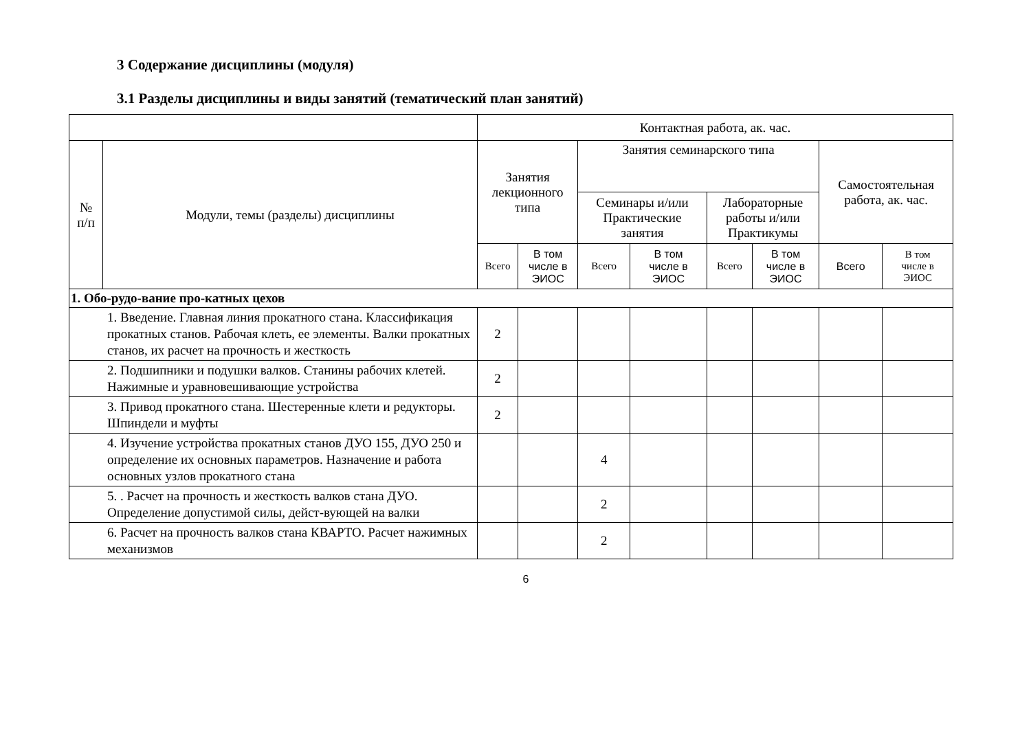3 Содержание дисциплины (модуля)
3.1 Разделы дисциплины и виды занятий (тематический план занятий)
| | | Контактная работа, ак. час. | | | | | | | |
| --- | --- | --- | --- | --- | --- | --- | --- | --- | --- |
| № п/п | Модули, темы (разделы) дисциплины | Занятия лекционного типа | | Занятия семинарского типа | | | | Самостоятельная работа, ак. час. | |
| | | | | Семинары и/или Практические занятия | | Лабораторные работы и/или Практикумы | | | |
| | | Всего | В том числе в ЭИОС | Всего | В том числе в ЭИОС | Всего | В том числе в ЭИОС | Всего | В том числе в ЭИОС |
| 1. Обо-рудо-вание про-катных цехов | | | | | | | | | |
| 1. Введение. Главная линия прокатного стана. Классификация прокатных станов. Рабочая клеть, ее элементы. Валки прокатных станов, их расчет на прочность и жесткость | | 2 | | | | | | | |
| 2. Подшипники и подушки валков. Станины рабочих клетей. Нажимные и уравновешивающие устройства | | 2 | | | | | | | |
| 3. Привод прокатного стана. Шестеренные клети и редукторы. Шпиндели и муфты | | 2 | | | | | | | |
| 4. Изучение устройства прокатных станов ДУО 155, ДУО 250 и определение их основных параметров. Назначение и работа основных узлов прокатного стана | | | | 4 | | | | | |
| 5. . Расчет на прочность и жесткость валков стана ДУО. Определение допустимой силы, дейст-вующей на валки | | | | 2 | | | | | |
| 6. Расчет на прочность валков стана КВАРТО. Расчет нажимных механизмов | | | | 2 | | | | | |
6